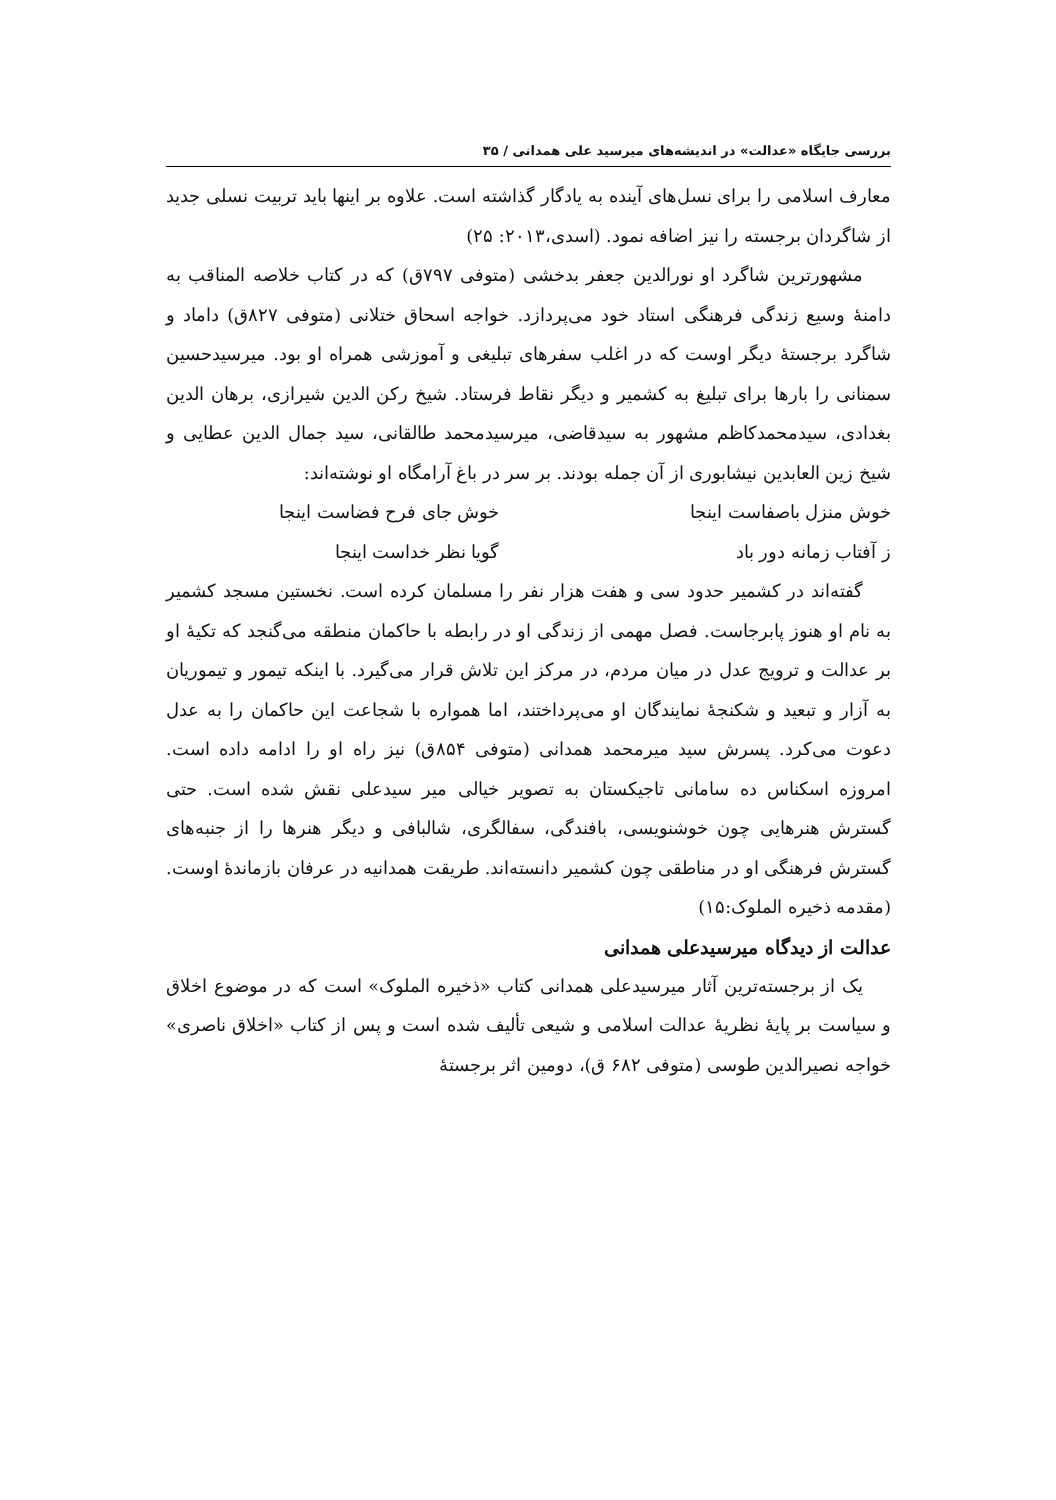بررسی جایگاه «عدالت» در اندیشه‌های میرسید علی همدانی / ۳۵
معارف اسلامی را برای نسل‌های آینده به یادگار گذاشته است. علاوه بر اینها باید تربیت نسلی جدید از شاگردان برجسته را نیز اضافه نمود. (اسدی،۲۰۱۳: ۲۵)
مشهورترین شاگرد او نورالدین جعفر بدخشی (متوفی ۷۹۷ق) که در کتاب خلاصه المناقب به دامنهٔ وسیع زندگی فرهنگی استاد خود می‌پردازد. خواجه اسحاق ختلانی (متوفی ۸۲۷ق) داماد و شاگرد برجستهٔ دیگر اوست که در اغلب سفرهای تبلیغی و آموزشی همراه او بود. میرسیدحسین سمنانی را بارها برای تبلیغ به کشمیر و دیگر نقاط فرستاد. شیخ رکن الدین شیرازی، برهان الدین بغدادی، سیدمحمدکاظم مشهور به سیدقاضی، میرسیدمحمد طالقانی، سید جمال الدین عطایی و شیخ زین العابدین نیشابوری از آن جمله بودند. بر سر در باغ آرامگاه او نوشته‌اند:
خوش منزل باصفاست اینجا خوش جای فرح فضاست اینجا
ز آفتاب زمانه دور باد گویا نظر خداست اینجا
گفته‌اند در کشمیر حدود سی و هفت هزار نفر را مسلمان کرده است. نخستین مسجد کشمیر به نام او هنوز پابرجاست. فصل مهمی از زندگی او در رابطه با حاکمان منطقه می‌گنجد که تکیهٔ او بر عدالت و ترویج عدل در میان مردم، در مرکز این تلاش قرار می‌گیرد. با اینکه تیمور و تیموریان به آزار و تبعید و شکنجهٔ نمایندگان او می‌پرداختند، اما همواره با شجاعت این حاکمان را به عدل دعوت می‌کرد. پسرش سید میرمحمد همدانی (متوفی ۸۵۴ق) نیز راه او را ادامه داده است. امروزه اسکناس ده سامانی تاجیکستان به تصویر خیالی میر سیدعلی نقش شده است. حتی گسترش هنرهایی چون خوشنویسی، بافندگی، سفالگری، شالبافی و دیگر هنرها را از جنبه‌های گسترش فرهنگی او در مناطقی چون کشمیر دانسته‌اند. طریقت همدانیه در عرفان بازماندهٔ اوست. (مقدمه ذخیره الملوک:۱۵)
عدالت از دیدگاه میرسیدعلی همدانی
یک از برجسته‌ترین آثار میرسیدعلی همدانی کتاب «ذخیره الملوک» است که در موضوع اخلاق و سیاست بر پایهٔ نظریهٔ عدالت اسلامی و شیعی تألیف شده است و پس از کتاب «اخلاق ناصری» خواجه نصیرالدین طوسی (متوفی ۶۸۲ ق)، دومین اثر برجستهٔ